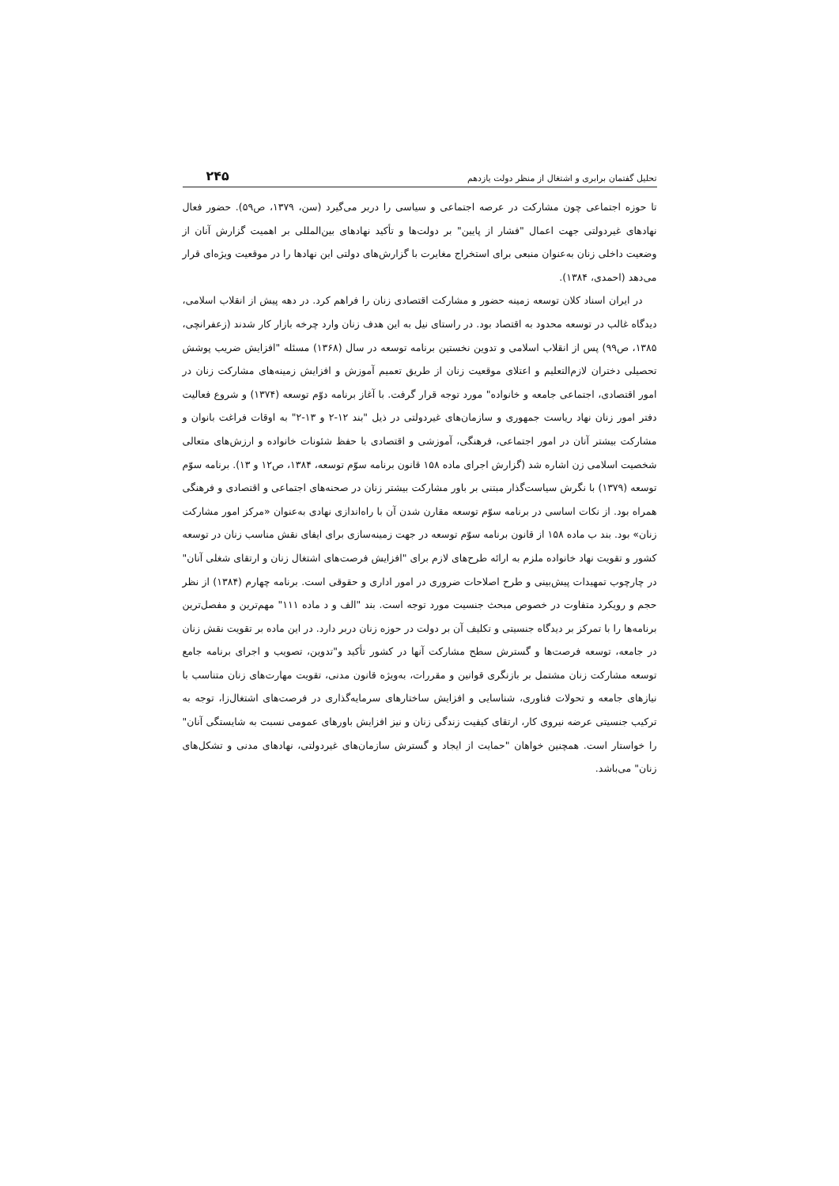تحلیل گفتمان برابری و اشتغال از منظر دولت یازدهم ۲۴۵
تا حوزه اجتماعی چون مشارکت در عرصه اجتماعی و سیاسی را دربر می‌گیرد (سن، ۱۳۷۹، ص۵۹). حضور فعال نهادهای غیردولتی جهت اعمال "فشار از پایین" بر دولت‌ها و تأکید نهادهای بین‌المللی بر اهمیت گزارش آنان از وضعیت داخلی زنان به‌عنوان منبعی برای استخراج مغایرت با گزارش‌های دولتی این نهادها را در موقعیت ویژه‌ای قرار می‌دهد (احمدی، ۱۳۸۴).
در ایران اسناد کلان توسعه زمینه حضور و مشارکت اقتصادی زنان را فراهم کرد. در دهه پیش از انقلاب اسلامی، دیدگاه غالب در توسعه محدود به اقتصاد بود. در راستای نیل به این هدف زنان وارد چرخه بازار کار شدند (زعفرانچی، ۱۳۸۵، ص۹۹) پس از انقلاب اسلامی و تدوین نخستین برنامه توسعه در سال (۱۳۶۸) مسئله "افزایش ضریب پوشش تحصیلی دختران لازم‌التعلیم و اعتلای موقعیت زنان از طریق تعمیم آموزش و افزایش زمینه‌های مشارکت زنان در امور اقتصادی، اجتماعی جامعه و خانواده" مورد توجه قرار گرفت. با آغاز برنامه دوّم توسعه (۱۳۷۴) و شروع فعالیت دفتر امور زنان نهاد ریاست جمهوری و سازمان‌های غیردولتی در ذیل "بند ۱۲-۲ و ۱۳-۲" به اوقات فراغت بانوان و مشارکت بیشتر آنان در امور اجتماعی، فرهنگی، آموزشی و اقتصادی با حفظ شئونات خانواده و ارزش‌های متعالی شخصیت اسلامی زن اشاره شد (گزارش اجرای ماده ۱۵۸ قانون برنامه سوّم توسعه، ۱۳۸۴، ص۱۲ و ۱۳). برنامه سوّم توسعه (۱۳۷۹) با نگرش سیاست‌گذار مبتنی بر باور مشارکت بیشتر زنان در صحنه‌های اجتماعی و اقتصادی و فرهنگی همراه بود. از نکات اساسی در برنامه سوّم توسعه مقارن شدن آن با راه‌اندازی نهادی به‌عنوان «مرکز امور مشارکت زنان» بود. بند ب ماده ۱۵۸ از قانون برنامه سوّم توسعه در جهت زمینه‌سازی برای ایفای نقش مناسب زنان در توسعه کشور و تقویت نهاد خانواده ملزم به ارائه طرح‌های لازم برای "افزایش فرصت‌های اشتغال زنان و ارتقای شغلی آنان" در چارچوب تمهیدات پیش‌بینی و طرح اصلاحات ضروری در امور اداری و حقوقی است. برنامه چهارم (۱۳۸۴) از نظر حجم و رویکرد متفاوت در خصوص مبحث جنسیت مورد توجه است. بند "الف و د ماده ۱۱۱" مهم‌ترین و مفصل‌ترین برنامه‌ها را با تمرکز بر دیدگاه جنسیتی و تکلیف آن بر دولت در حوزه زنان دربر دارد. در این ماده بر تقویت نقش زنان در جامعه، توسعه فرصت‌ها و گسترش سطح مشارکت آنها در کشور تأکید و"تدوین، تصویب و اجرای برنامه جامع توسعه مشارکت زنان مشتمل بر بازنگری قوانین و مقررات، به‌ویژه قانون مدنی، تقویت مهارت‌های زنان متناسب با نیازهای جامعه و تحولات فناوری، شناسایی و افزایش ساختارهای سرمایه‌گذاری در فرصت‌های اشتغال‌زا، توجه به ترکیب جنسیتی عرضه نیروی کار، ارتقای کیفیت زندگی زنان و نیز افزایش باورهای عمومی نسبت به شایستگی آنان" را خواستار است. همچنین خواهان "حمایت از ایجاد و گسترش سازمان‌های غیردولتی، نهادهای مدنی و تشکل‌های زنان" می‌باشد.